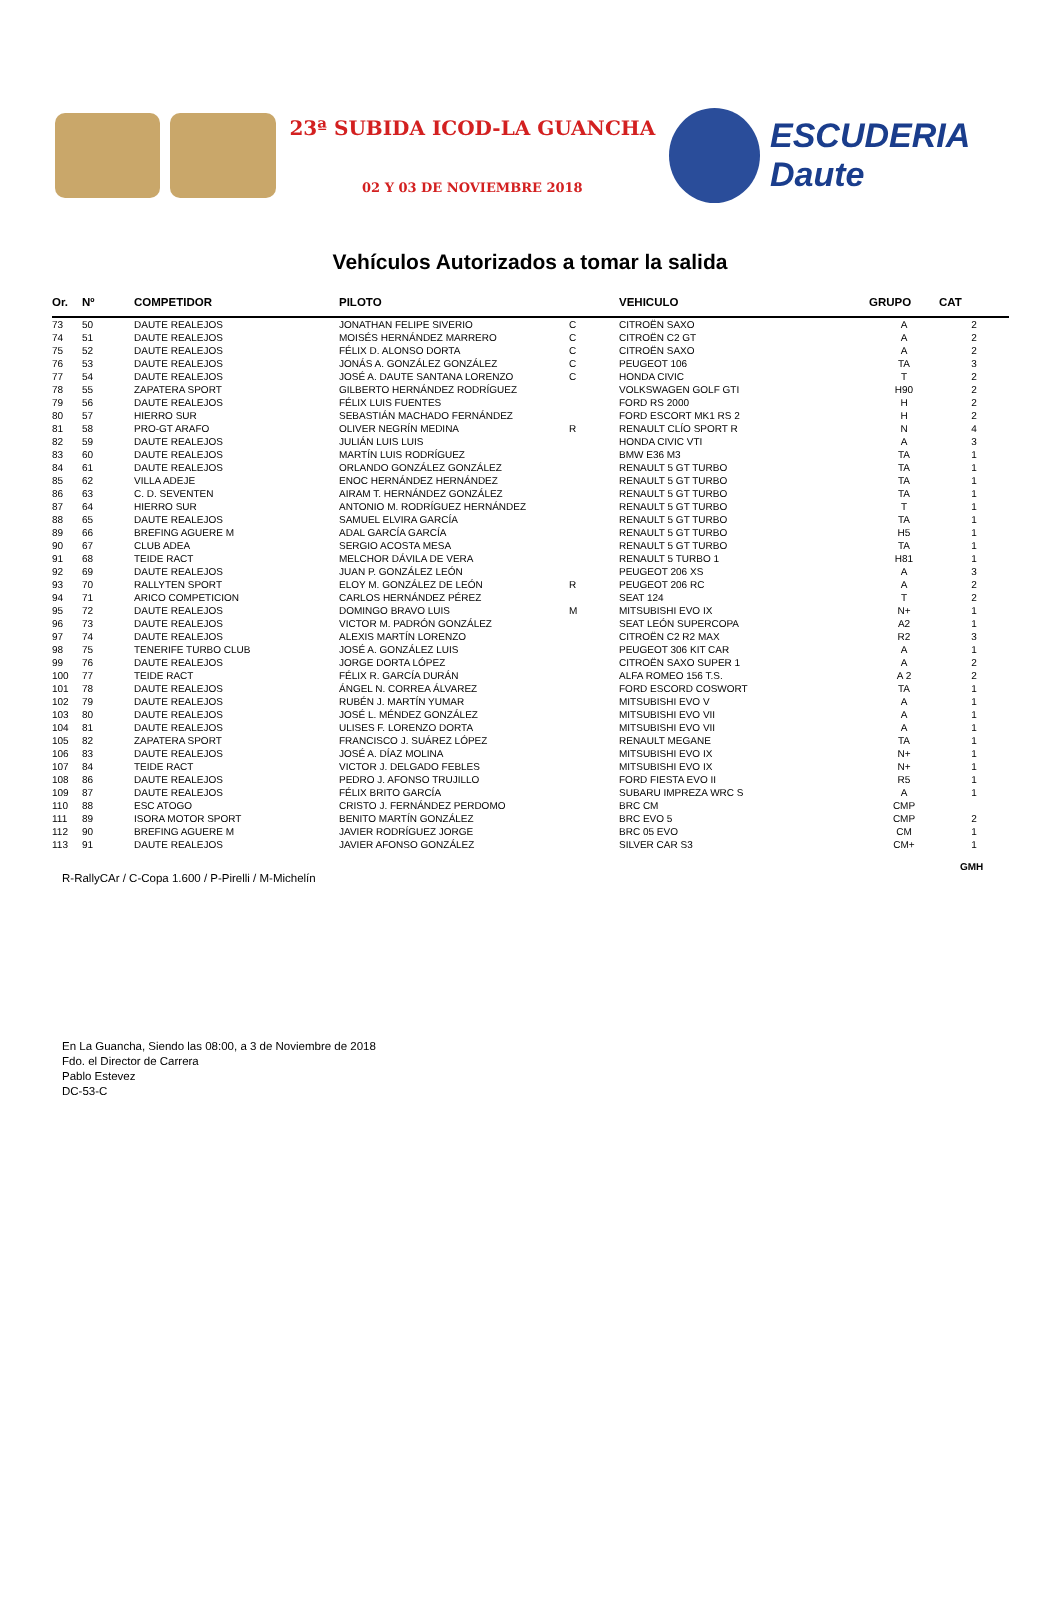23ª SUBIDA ICOD-LA GUANCHA
02 Y 03 DE NOVIEMBRE 2018
ESCUDERIA Daute
Vehículos Autorizados a tomar la salida
| Or. | Nº | COMPETIDOR | PILOTO | | VEHICULO | GRUPO | CAT |
| --- | --- | --- | --- | --- | --- | --- | --- |
| 73 | 50 | DAUTE REALEJOS | JONATHAN FELIPE SIVERIO | C | CITROËN SAXO | A | 2 |
| 74 | 51 | DAUTE REALEJOS | MOISÉS HERNÁNDEZ MARRERO | C | CITROËN C2 GT | A | 2 |
| 75 | 52 | DAUTE REALEJOS | FÉLIX D. ALONSO DORTA | C | CITROËN SAXO | A | 2 |
| 76 | 53 | DAUTE REALEJOS | JONÁS A. GONZÁLEZ GONZÁLEZ | C | PEUGEOT 106 | TA | 3 |
| 77 | 54 | DAUTE REALEJOS | JOSÉ A. DAUTE SANTANA LORENZO | C | HONDA CIVIC | T | 2 |
| 78 | 55 | ZAPATERA SPORT | GILBERTO HERNÁNDEZ RODRÍGUEZ | | VOLKSWAGEN GOLF GTI | H90 | 2 |
| 79 | 56 | DAUTE REALEJOS | FÉLIX LUIS FUENTES | | FORD RS 2000 | H | 2 |
| 80 | 57 | HIERRO SUR | SEBASTIÁN MACHADO FERNÁNDEZ | | FORD ESCORT MK1 RS 2 | H | 2 |
| 81 | 58 | PRO-GT ARAFO | OLIVER NEGRÍN MEDINA | R | RENAULT CLÍO SPORT R | N | 4 |
| 82 | 59 | DAUTE REALEJOS | JULIÁN LUIS LUIS | | HONDA CIVIC VTI | A | 3 |
| 83 | 60 | DAUTE REALEJOS | MARTÍN LUIS RODRÍGUEZ | | BMW E36 M3 | TA | 1 |
| 84 | 61 | DAUTE REALEJOS | ORLANDO GONZÁLEZ GONZÁLEZ | | RENAULT 5 GT TURBO | TA | 1 |
| 85 | 62 | VILLA ADEJE | ENOC HERNÁNDEZ HERNÁNDEZ | | RENAULT 5 GT TURBO | TA | 1 |
| 86 | 63 | C. D. SEVENTEN | AIRAM T. HERNÁNDEZ GONZÁLEZ | | RENAULT 5 GT TURBO | TA | 1 |
| 87 | 64 | HIERRO SUR | ANTONIO M. RODRÍGUEZ HERNÁNDEZ | | RENAULT 5 GT TURBO | T | 1 |
| 88 | 65 | DAUTE REALEJOS | SAMUEL ELVIRA GARCÍA | | RENAULT 5 GT TURBO | TA | 1 |
| 89 | 66 | BREFING AGUERE M | ADAL GARCÍA GARCÍA | | RENAULT 5 GT TURBO | H5 | 1 |
| 90 | 67 | CLUB ADEA | SERGIO ACOSTA MESA | | RENAULT 5 GT TURBO | TA | 1 |
| 91 | 68 | TEIDE RACT | MELCHOR DÁVILA DE VERA | | RENAULT 5 TURBO 1 | H81 | 1 |
| 92 | 69 | DAUTE REALEJOS | JUAN P. GONZÁLEZ LEÓN | | PEUGEOT 206 XS | A | 3 |
| 93 | 70 | RALLYTEN SPORT | ELOY M. GONZÁLEZ DE LEÓN | R | PEUGEOT 206 RC | A | 2 |
| 94 | 71 | ARICO COMPETICION | CARLOS HERNÁNDEZ PÉREZ | | SEAT 124 | T | 2 |
| 95 | 72 | DAUTE REALEJOS | DOMINGO BRAVO LUIS | M | MITSUBISHI EVO IX | N+ | 1 |
| 96 | 73 | DAUTE REALEJOS | VICTOR M. PADRÓN GONZÁLEZ | | SEAT LEÓN SUPERCOPA | A2 | 1 |
| 97 | 74 | DAUTE REALEJOS | ALEXIS MARTÍN LORENZO | | CITROËN C2 R2 MAX | R2 | 3 |
| 98 | 75 | TENERIFE TURBO CLUB | JOSÉ A. GONZÁLEZ LUIS | | PEUGEOT 306 KIT CAR | A | 1 |
| 99 | 76 | DAUTE REALEJOS | JORGE DORTA LÓPEZ | | CITROËN SAXO SUPER 1 | A | 2 |
| 100 | 77 | TEIDE RACT | FÉLIX R. GARCÍA DURÁN | | ALFA ROMEO 156 T.S. | A 2 | 2 |
| 101 | 78 | DAUTE REALEJOS | ÁNGEL N. CORREA ÁLVAREZ | | FORD ESCORD COSWORT | TA | 1 |
| 102 | 79 | DAUTE REALEJOS | RUBÉN J. MARTÍN YUMAR | | MITSUBISHI EVO V | A | 1 |
| 103 | 80 | DAUTE REALEJOS | JOSÉ L. MÉNDEZ GONZÁLEZ | | MITSUBISHI EVO VII | A | 1 |
| 104 | 81 | DAUTE REALEJOS | ULISES F. LORENZO DORTA | | MITSUBISHI EVO VII | A | 1 |
| 105 | 82 | ZAPATERA SPORT | FRANCISCO J. SUÁREZ LÓPEZ | | RENAULT MEGANE | TA | 1 |
| 106 | 83 | DAUTE REALEJOS | JOSÉ A. DÍAZ MOLINA | | MITSUBISHI EVO IX | N+ | 1 |
| 107 | 84 | TEIDE RACT | VICTOR J. DELGADO FEBLES | | MITSUBISHI EVO IX | N+ | 1 |
| 108 | 86 | DAUTE REALEJOS | PEDRO J. AFONSO TRUJILLO | | FORD FIESTA EVO II | R5 | 1 |
| 109 | 87 | DAUTE REALEJOS | FÉLIX BRITO GARCÍA | | SUBARU IMPREZA WRC S | A | 1 |
| 110 | 88 | ESC ATOGO | CRISTO J. FERNÁNDEZ PERDOMO | | BRC CM | CMP | |
| 111 | 89 | ISORA MOTOR SPORT | BENITO MARTÍN GONZÁLEZ | | BRC EVO 5 | CMP | 2 |
| 112 | 90 | BREFING AGUERE M | JAVIER RODRÍGUEZ JORGE | | BRC 05 EVO | CM | 1 |
| 113 | 91 | DAUTE REALEJOS | JAVIER AFONSO GONZÁLEZ | | SILVER CAR S3 | CM+ | 1 |
GMH
R-RallyCAr / C-Copa 1.600 / P-Pirelli / M-Michelín
En La Guancha, Siendo las 08:00, a 3 de Noviembre de 2018
Fdo. el Director de Carrera
Pablo Estevez
DC-53-C